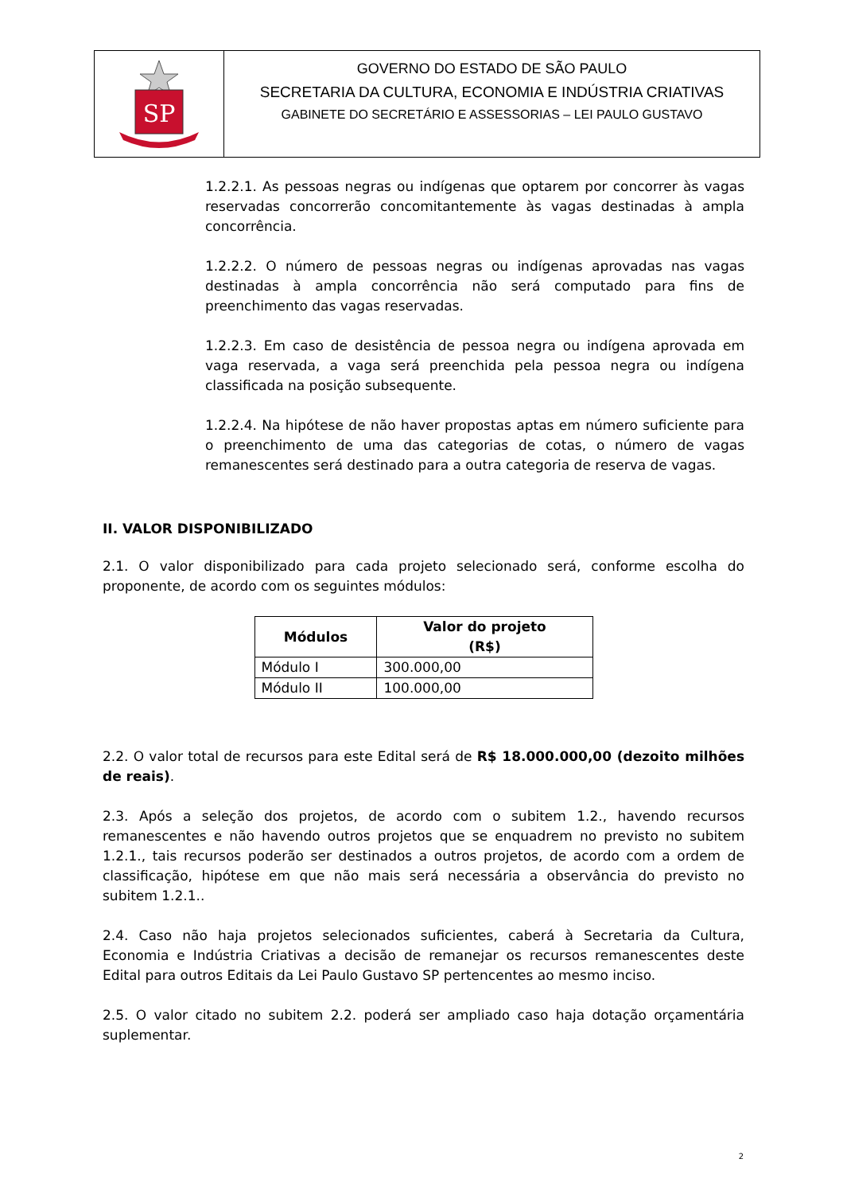SP
GOVERNO DO ESTADO DE SÃO PAULO
SECRETARIA DA CULTURA, ECONOMIA E INDÚSTRIA CRIATIVAS
GABINETE DO SECRETÁRIO E ASSESSORIAS – LEI PAULO GUSTAVO
1.2.2.1. As pessoas negras ou indígenas que optarem por concorrer às vagas reservadas concorrerão concomitantemente às vagas destinadas à ampla concorrência.
1.2.2.2. O número de pessoas negras ou indígenas aprovadas nas vagas destinadas à ampla concorrência não será computado para fins de preenchimento das vagas reservadas.
1.2.2.3. Em caso de desistência de pessoa negra ou indígena aprovada em vaga reservada, a vaga será preenchida pela pessoa negra ou indígena classificada na posição subsequente.
1.2.2.4. Na hipótese de não haver propostas aptas em número suficiente para o preenchimento de uma das categorias de cotas, o número de vagas remanescentes será destinado para a outra categoria de reserva de vagas.
II. VALOR DISPONIBILIZADO
2.1. O valor disponibilizado para cada projeto selecionado será, conforme escolha do proponente, de acordo com os seguintes módulos:
| Módulos | Valor do projeto (R$) |
| --- | --- |
| Módulo I | 300.000,00 |
| Módulo II | 100.000,00 |
2.2. O valor total de recursos para este Edital será de R$ 18.000.000,00 (dezoito milhões de reais).
2.3. Após a seleção dos projetos, de acordo com o subitem 1.2., havendo recursos remanescentes e não havendo outros projetos que se enquadrem no previsto no subitem 1.2.1., tais recursos poderão ser destinados a outros projetos, de acordo com a ordem de classificação, hipótese em que não mais será necessária a observância do previsto no subitem 1.2.1..
2.4. Caso não haja projetos selecionados suficientes, caberá à Secretaria da Cultura, Economia e Indústria Criativas a decisão de remanejar os recursos remanescentes deste Edital para outros Editais da Lei Paulo Gustavo SP pertencentes ao mesmo inciso.
2.5. O valor citado no subitem 2.2. poderá ser ampliado caso haja dotação orçamentária suplementar.
2